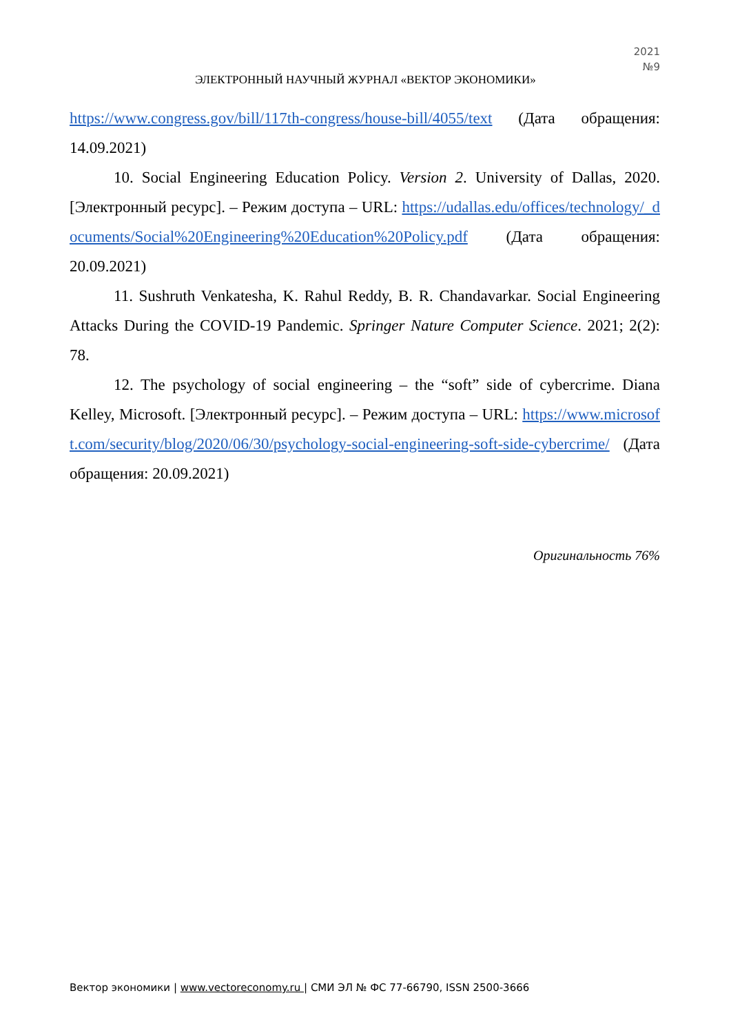2021
№9
ЭЛЕКТРОННЫЙ НАУЧНЫЙ ЖУРНАЛ «ВЕКТОР ЭКОНОМИКИ»
https://www.congress.gov/bill/117th-congress/house-bill/4055/text (Дата обращения: 14.09.2021)
10. Social Engineering Education Policy. Version 2. University of Dallas, 2020. [Электронный ресурс]. – Режим доступа – URL: https://udallas.edu/offices/technology/_documents/Social%20Engineering%20Education%20Policy.pdf (Дата обращения: 20.09.2021)
11. Sushruth Venkatesha, K. Rahul Reddy, B. R. Chandavarkar. Social Engineering Attacks During the COVID-19 Pandemic. Springer Nature Computer Science. 2021; 2(2): 78.
12. The psychology of social engineering – the “soft” side of cybercrime. Diana Kelley, Microsoft. [Электронный ресурс]. – Режим доступа – URL: https://www.microsoft.com/security/blog/2020/06/30/psychology-social-engineering-soft-side-cybercrime/ (Дата обращения: 20.09.2021)
Оригинальность 76%
Вектор экономики | www.vectoreconomy.ru | СМИ ЭЛ № ФС 77-66790, ISSN 2500-3666